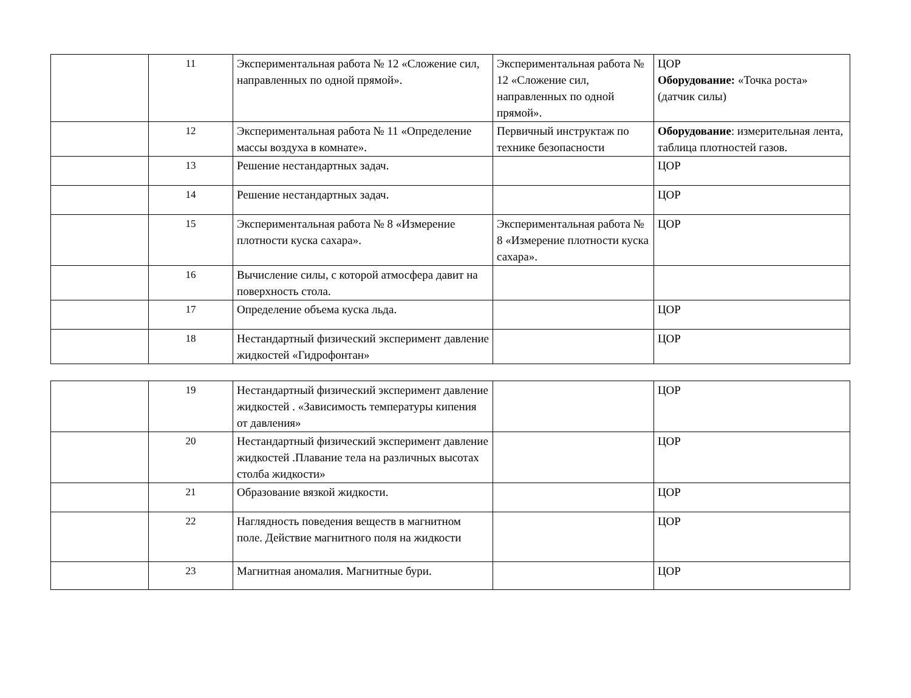| | 11 | Экспериментальная работа № 12 «Сложение сил, направленных по одной прямой». | Экспериментальная работа № 12 «Сложение сил, направленных по одной прямой». | ЦОР Оборудование: «Точка роста» (датчик силы) |
| | 12 | Экспериментальная работа № 11 «Определение массы воздуха в комнате». | Первичный инструктаж по технике безопасности | Оборудование : измерительная лента, таблица плотностей газов. |
| | 13 | Решение нестандартных задач. | | ЦОР |
| | 14 | Решение нестандартных задач. | | ЦОР |
| | 15 | Экспериментальная работа № 8 «Измерение плотности куска сахара». | Экспериментальная работа № 8 «Измерение плотности куска сахара». | ЦОР |
| | 16 | Вычисление силы, с которой атмосфера давит на поверхность стола. | | |
| | 17 | Определение объема куска льда. | | ЦОР |
| | 18 | Нестандартный физический эксперимент давление жидкостей «Гидрофонтан» | | ЦОР |
| | 19 | Нестандартный физический эксперимент давление жидкостей . «Зависимость температуры кипения от давления» | | ЦОР |
| | 20 | Нестандартный физический эксперимент давление жидкостей .Плавание тела на различных высотах столба жидкости» | | ЦОР |
| | 21 | Образование вязкой жидкости. | | ЦОР |
| | 22 | Наглядность поведения веществ в магнитном поле. Действие магнитного поля на жидкости | | ЦОР |
| | 23 | Магнитная аномалия. Магнитные бури. | | ЦОР |